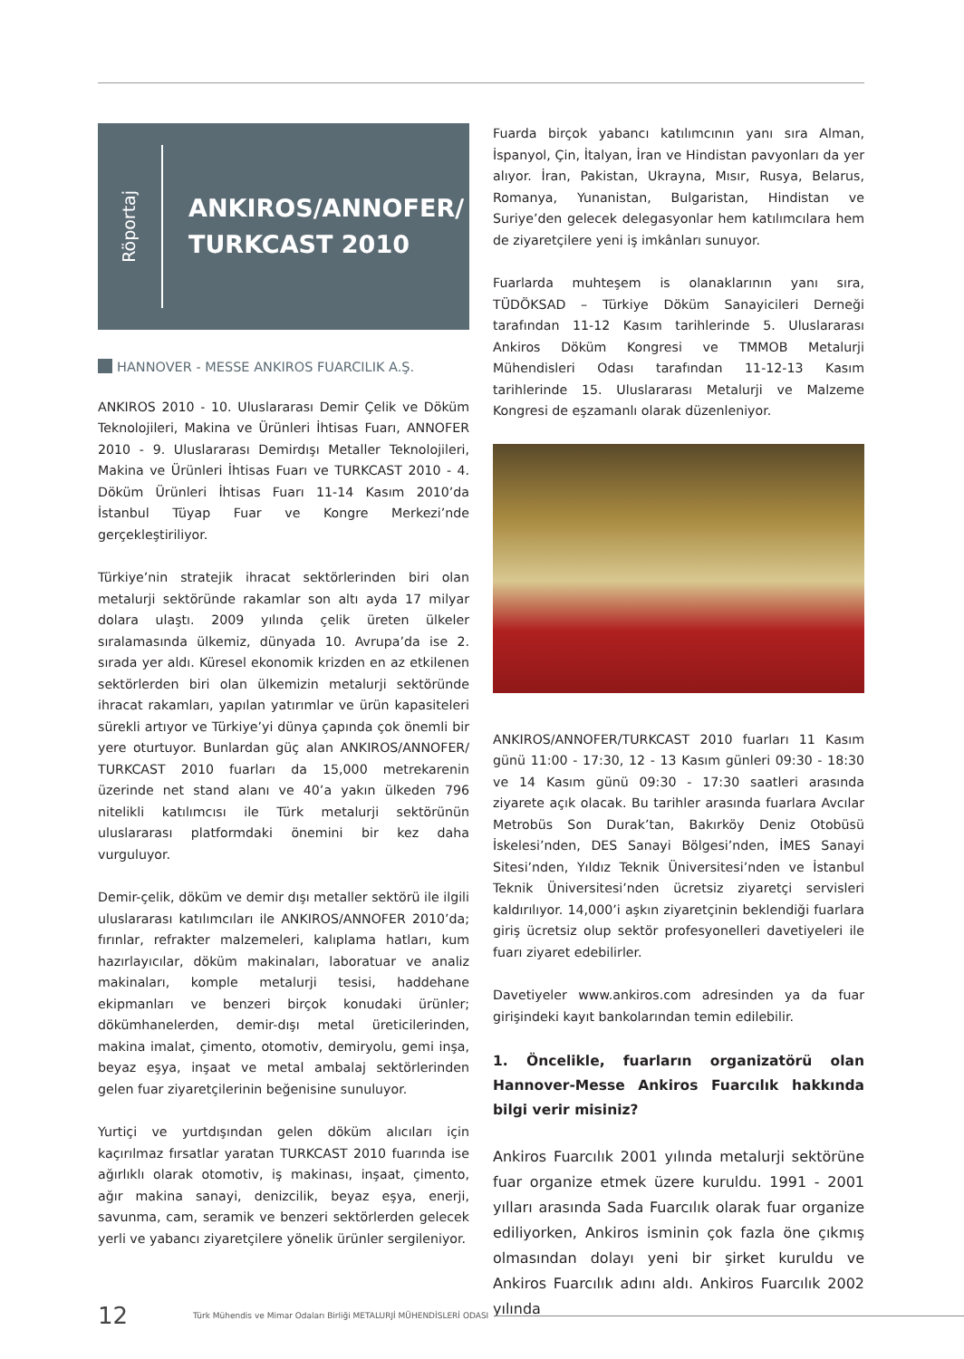Röportaj
ANKIROS/ANNOFER/
TURKCAST 2010
HANNOVER - MESSE ANKIROS FUARCILIK A.Ş.
ANKIROS 2010 - 10. Uluslararası Demir Çelik ve Döküm Teknolojileri, Makina ve Ürünleri İhtisas Fuarı, ANNOFER 2010 - 9. Uluslararası Demirdışı Metaller Teknolojileri, Makina ve Ürünleri İhtisas Fuarı ve TURKCAST 2010 - 4. Döküm Ürünleri İhtisas Fuarı 11-14 Kasım 2010’da İstanbul Tüyap Fuar ve Kongre Merkezi’nde gerçekleştiriliyor.
Türkiye’nin stratejik ihracat sektörlerinden biri olan metalurji sektöründe rakamlar son altı ayda 17 milyar dolara ulaştı. 2009 yılında çelik üreten ülkeler sıralamasında ülkemiz, dünyada 10. Avrupa’da ise 2. sırada yer aldı. Küresel ekonomik krizden en az etkilenen sektörlerden biri olan ülkemizin metalurji sektöründe ihracat rakamları, yapılan yatırımlar ve ürün kapasiteleri sürekli artıyor ve Türkiye’yi dünya çapında çok önemli bir yere oturtuyor. Bunlardan güç alan ANKIROS/ANNOFER/ TURKCAST 2010 fuarları da 15,000 metrekarenin üzerinde net stand alanı ve 40’a yakın ülkeden 796 nitelikli katılımcısı ile Türk metalurji sektörünün uluslararası platformdaki önemini bir kez daha vurguluyor.
Demir-çelik, döküm ve demir dışı metaller sektörü ile ilgili uluslararası katılımcıları ile ANKIROS/ANNOFER 2010’da; fırınlar, refrakter malzemeleri, kalıplama hatları, kum hazırlayıcılar, döküm makinaları, laboratuar ve analiz makinaları, komple metalurji tesisi, haddehane ekipmanları ve benzeri birçok konudaki ürünler; dökümhanelerden, demir-dışı metal üreticilerinden, makina imalat, çimento, otomotiv, demiryolu, gemi inşa, beyaz eşya, inşaat ve metal ambalaj sektörlerinden gelen fuar ziyaretçilerinin beğenisine sunuluyor.
Yurtiçi ve yurtdışından gelen döküm alıcıları için kaçırılmaz fırsatlar yaratan TURKCAST 2010 fuarında ise ağırlıklı olarak otomotiv, iş makinası, inşaat, çimento, ağır makina sanayi, denizcilik, beyaz eşya, enerji, savunma, cam, seramik ve benzeri sektörlerden gelecek yerli ve yabancı ziyaretçilere yönelik ürünler sergileniyor.
Fuarda birçok yabancı katılımcının yanı sıra Alman, İspanyol, Çin, İtalyan, İran ve Hindistan pavyonları da yer alıyor. İran, Pakistan, Ukrayna, Mısır, Rusya, Belarus, Romanya, Yunanistan, Bulgaristan, Hindistan ve Suriye’den gelecek delegasyonlar hem katılımcılara hem de ziyaretçilere yeni iş imkânları sunuyor.
Fuarlarda muhteşem is olanaklarının yanı sıra, TÜDÖKSAD – Türkiye Döküm Sanayicileri Derneği tarafından 11-12 Kasım tarihlerinde 5. Uluslararası Ankiros Döküm Kongresi ve TMMOB Metalurji Mühendisleri Odası tarafından 11-12-13 Kasım tarihlerinde 15. Uluslararası Metalurji ve Malzeme Kongresi de eşzamanlı olarak düzenleniyor.
ANKIROS/ANNOFER/TURKCAST 2010 fuarları 11 Kasım günü 11:00 - 17:30, 12 - 13 Kasım günleri 09:30 - 18:30 ve 14 Kasım günü 09:30 - 17:30 saatleri arasında ziyarete açık olacak. Bu tarihler arasında fuarlara Avcılar Metrobüs Son Durak’tan, Bakırköy Deniz Otobüsü İskelesi’nden, DES Sanayi Bölgesi’nden, İMES Sanayi Sitesi’nden, Yıldız Teknik Üniversitesi’nden ve İstanbul Teknik Üniversitesi’nden ücretsiz ziyaretçi servisleri kaldırılıyor. 14,000’i aşkın ziyaretçinin beklendiği fuarlara giriş ücretsiz olup sektör profesyonelleri davetiyeleri ile fuarı ziyaret edebilirler.
Davetiyeler www.ankiros.com adresinden ya da fuar girişindeki kayıt bankolarından temin edilebilir.
1. Öncelikle, fuarların organizatörü olan Hannover-Messe Ankiros Fuarcılık hakkında bilgi verir misiniz?
Ankiros Fuarcılık 2001 yılında metalurji sektörüne fuar organize etmek üzere kuruldu. 1991 - 2001 yılları arasında Sada Fuarcılık olarak fuar organize ediliyorken, Ankiros isminin çok fazla öne çıkmış olmasından dolayı yeni bir şirket kuruldu ve Ankiros Fuarcılık adını aldı. Ankiros Fuarcılık 2002 yılında
12 Türk Mühendis ve Mimar Odaları Birliği METALURJİ MÜHENDİSLERİ ODASI